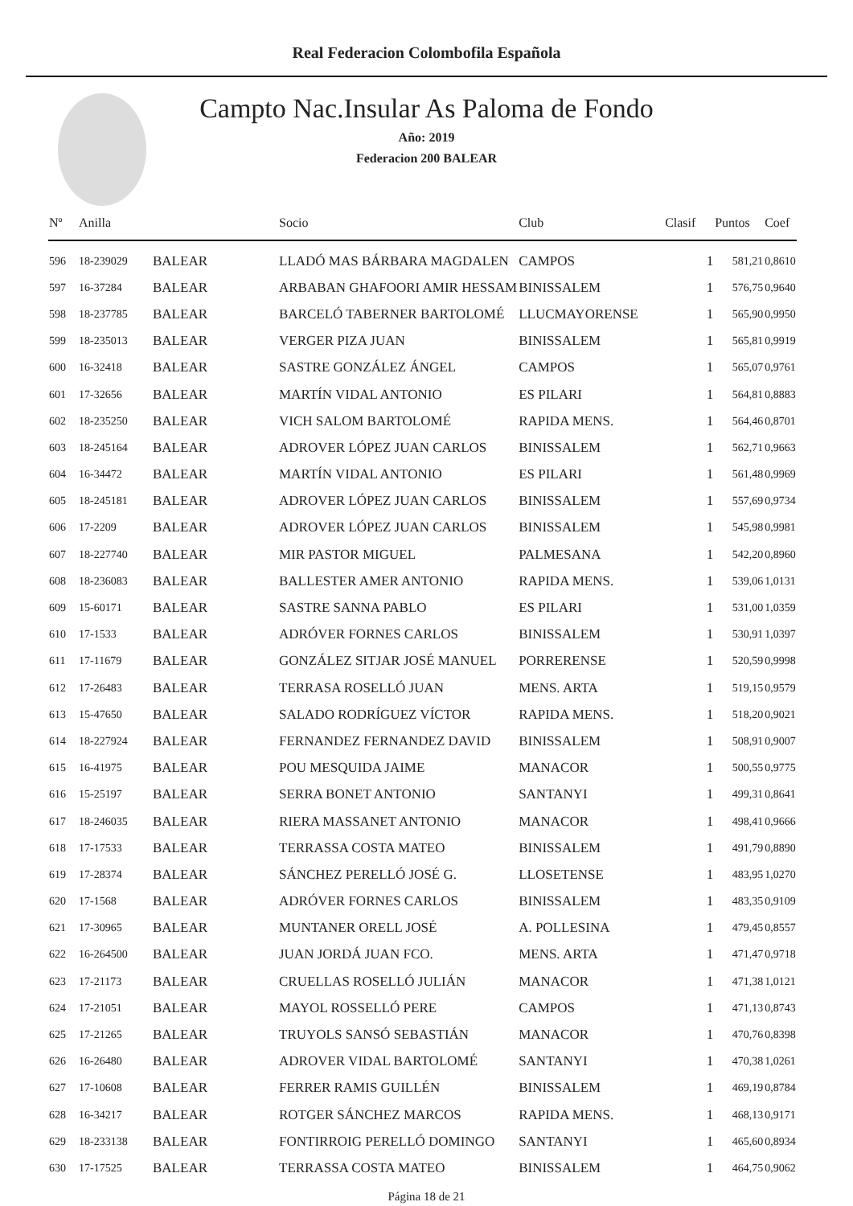Real Federacion Colombofila Española
Campto Nac.Insular As Paloma de Fondo
Año: 2019
Federacion 200 BALEAR
| Nº | Anilla | | Socio | Club | Clasif | Puntos | Coef |
| --- | --- | --- | --- | --- | --- | --- | --- |
| 596 | 18-239029 | BALEAR | LLADÓ MAS BÁRBARA MAGDALEN | CAMPOS | 1 | 581,21 | 0,8610 |
| 597 | 16-37284 | BALEAR | ARBABAN GHAFOORI AMIR HESSAM | BINISSALEM | 1 | 576,75 | 0,9640 |
| 598 | 18-237785 | BALEAR | BARCELÓ TABERNER BARTOLOMÉ | LLUCMAYORENSE | 1 | 565,90 | 0,9950 |
| 599 | 18-235013 | BALEAR | VERGER PIZA JUAN | BINISSALEM | 1 | 565,81 | 0,9919 |
| 600 | 16-32418 | BALEAR | SASTRE GONZÁLEZ ÁNGEL | CAMPOS | 1 | 565,07 | 0,9761 |
| 601 | 17-32656 | BALEAR | MARTÍN VIDAL ANTONIO | ES PILARI | 1 | 564,81 | 0,8883 |
| 602 | 18-235250 | BALEAR | VICH SALOM BARTOLOMÉ | RAPIDA MENS. | 1 | 564,46 | 0,8701 |
| 603 | 18-245164 | BALEAR | ADROVER LÓPEZ JUAN CARLOS | BINISSALEM | 1 | 562,71 | 0,9663 |
| 604 | 16-34472 | BALEAR | MARTÍN VIDAL ANTONIO | ES PILARI | 1 | 561,48 | 0,9969 |
| 605 | 18-245181 | BALEAR | ADROVER LÓPEZ JUAN CARLOS | BINISSALEM | 1 | 557,69 | 0,9734 |
| 606 | 17-2209 | BALEAR | ADROVER LÓPEZ JUAN CARLOS | BINISSALEM | 1 | 545,98 | 0,9981 |
| 607 | 18-227740 | BALEAR | MIR PASTOR MIGUEL | PALMESANA | 1 | 542,20 | 0,8960 |
| 608 | 18-236083 | BALEAR | BALLESTER AMER ANTONIO | RAPIDA MENS. | 1 | 539,06 | 1,0131 |
| 609 | 15-60171 | BALEAR | SASTRE SANNA PABLO | ES PILARI | 1 | 531,00 | 1,0359 |
| 610 | 17-1533 | BALEAR | ADRÓVER FORNES CARLOS | BINISSALEM | 1 | 530,91 | 1,0397 |
| 611 | 17-11679 | BALEAR | GONZÁLEZ SITJAR JOSÉ MANUEL | PORRERENSE | 1 | 520,59 | 0,9998 |
| 612 | 17-26483 | BALEAR | TERRASA ROSELLÓ JUAN | MENS. ARTA | 1 | 519,15 | 0,9579 |
| 613 | 15-47650 | BALEAR | SALADO RODRÍGUEZ VÍCTOR | RAPIDA MENS. | 1 | 518,20 | 0,9021 |
| 614 | 18-227924 | BALEAR | FERNANDEZ FERNANDEZ DAVID | BINISSALEM | 1 | 508,91 | 0,9007 |
| 615 | 16-41975 | BALEAR | POU MESQUIDA JAIME | MANACOR | 1 | 500,55 | 0,9775 |
| 616 | 15-25197 | BALEAR | SERRA BONET ANTONIO | SANTANYI | 1 | 499,31 | 0,8641 |
| 617 | 18-246035 | BALEAR | RIERA MASSANET ANTONIO | MANACOR | 1 | 498,41 | 0,9666 |
| 618 | 17-17533 | BALEAR | TERRASSA COSTA MATEO | BINISSALEM | 1 | 491,79 | 0,8890 |
| 619 | 17-28374 | BALEAR | SÁNCHEZ PERELLÓ JOSÉ G. | LLOSETENSE | 1 | 483,95 | 1,0270 |
| 620 | 17-1568 | BALEAR | ADRÓVER FORNES CARLOS | BINISSALEM | 1 | 483,35 | 0,9109 |
| 621 | 17-30965 | BALEAR | MUNTANER ORELL JOSÉ | A. POLLESINA | 1 | 479,45 | 0,8557 |
| 622 | 16-264500 | BALEAR | JUAN JORDÁ JUAN FCO. | MENS. ARTA | 1 | 471,47 | 0,9718 |
| 623 | 17-21173 | BALEAR | CRUELLAS ROSELLÓ JULIÁN | MANACOR | 1 | 471,38 | 1,0121 |
| 624 | 17-21051 | BALEAR | MAYOL ROSSELLÓ PERE | CAMPOS | 1 | 471,13 | 0,8743 |
| 625 | 17-21265 | BALEAR | TRUYOLS SANSÓ SEBASTIÁN | MANACOR | 1 | 470,76 | 0,8398 |
| 626 | 16-26480 | BALEAR | ADROVER VIDAL BARTOLOMÉ | SANTANYI | 1 | 470,38 | 1,0261 |
| 627 | 17-10608 | BALEAR | FERRER RAMIS GUILLÉN | BINISSALEM | 1 | 469,19 | 0,8784 |
| 628 | 16-34217 | BALEAR | ROTGER SÁNCHEZ MARCOS | RAPIDA MENS. | 1 | 468,13 | 0,9171 |
| 629 | 18-233138 | BALEAR | FONTIRROIG PERELLÓ DOMINGO | SANTANYI | 1 | 465,60 | 0,8934 |
| 630 | 17-17525 | BALEAR | TERRASSA COSTA MATEO | BINISSALEM | 1 | 464,75 | 0,9062 |
Página 18 de 21